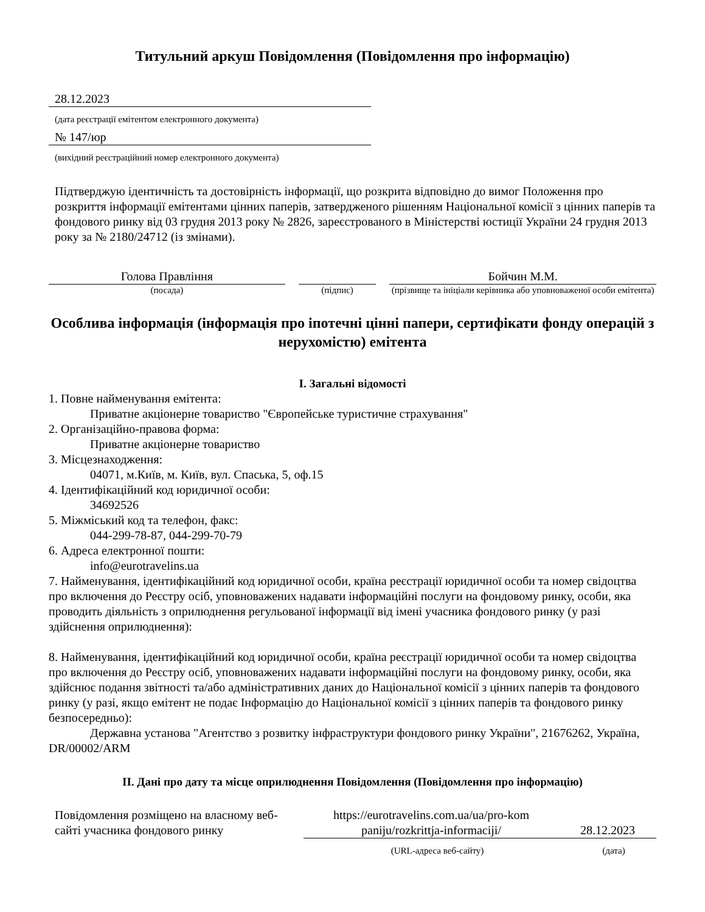Титульний аркуш Повідомлення (Повідомлення про інформацію)
28.12.2023
(дата реєстрації емітентом електронного документа)
№ 147/юр
(вихідний реєстраційний номер електронного документа)
Підтверджую ідентичність та достовірність інформації, що розкрита відповідно до вимог Положення про розкриття інформації емітентами цінних паперів, затвердженого рішенням Національної комісії з цінних паперів та фондового ринку від 03 грудня 2013 року № 2826, зареєстрованого в Міністерстві юстиції України 24 грудня 2013 року за № 2180/24712 (із змінами).
Голова Правління
(посада)
(підпис)
Бойчин М.М.
(прізвище та ініціали керівника або уповноваженої особи емітента)
Особлива інформація (інформація про іпотечні цінні папери, сертифікати фонду операцій з нерухомістю) емітента
I. Загальні відомості
1. Повне найменування емітента:
Приватне акціонерне товариство "Європейське туристичне страхування"
2. Організаційно-правова форма:
Приватне акціонерне товариство
3. Місцезнаходження:
04071, м.Київ, м. Київ, вул. Спаська, 5, оф.15
4. Ідентифікаційний код юридичної особи:
34692526
5. Міжміський код та телефон, факс:
044-299-78-87, 044-299-70-79
6. Адреса електронної пошти:
info@eurotravelins.ua
7. Найменування, ідентифікаційний код юридичної особи, країна реєстрації юридичної особи та номер свідоцтва про включення до Реєстру осіб, уповноважених надавати інформаційні послуги на фондовому ринку, особи, яка проводить діяльність з оприлюднення регульованої інформації від імені учасника фондового ринку (у разі здійснення оприлюднення):
8. Найменування, ідентифікаційний код юридичної особи, країна реєстрації юридичної особи та номер свідоцтва про включення до Реєстру осіб, уповноважених надавати інформаційні послуги на фондовому ринку, особи, яка здійснює подання звітності та/або адміністративних даних до Національної комісії з цінних паперів та фондового ринку (у разі, якщо емітент не подає Інформацію до Національної комісії з цінних паперів та фондового ринку безпосередньо):
Державна установа "Агентство з розвитку інфраструктури фондового ринку України", 21676262, Україна, DR/00002/ARM
II. Дані про дату та місце оприлюднення Повідомлення (Повідомлення про інформацію)
Повідомлення розміщено на власному веб-сайті учасника фондового ринку
https://eurotravelins.com.ua/ua/pro-kom paniju/rozkrittja-informaciji/
28.12.2023
(URL-адреса веб-сайту) (дата)